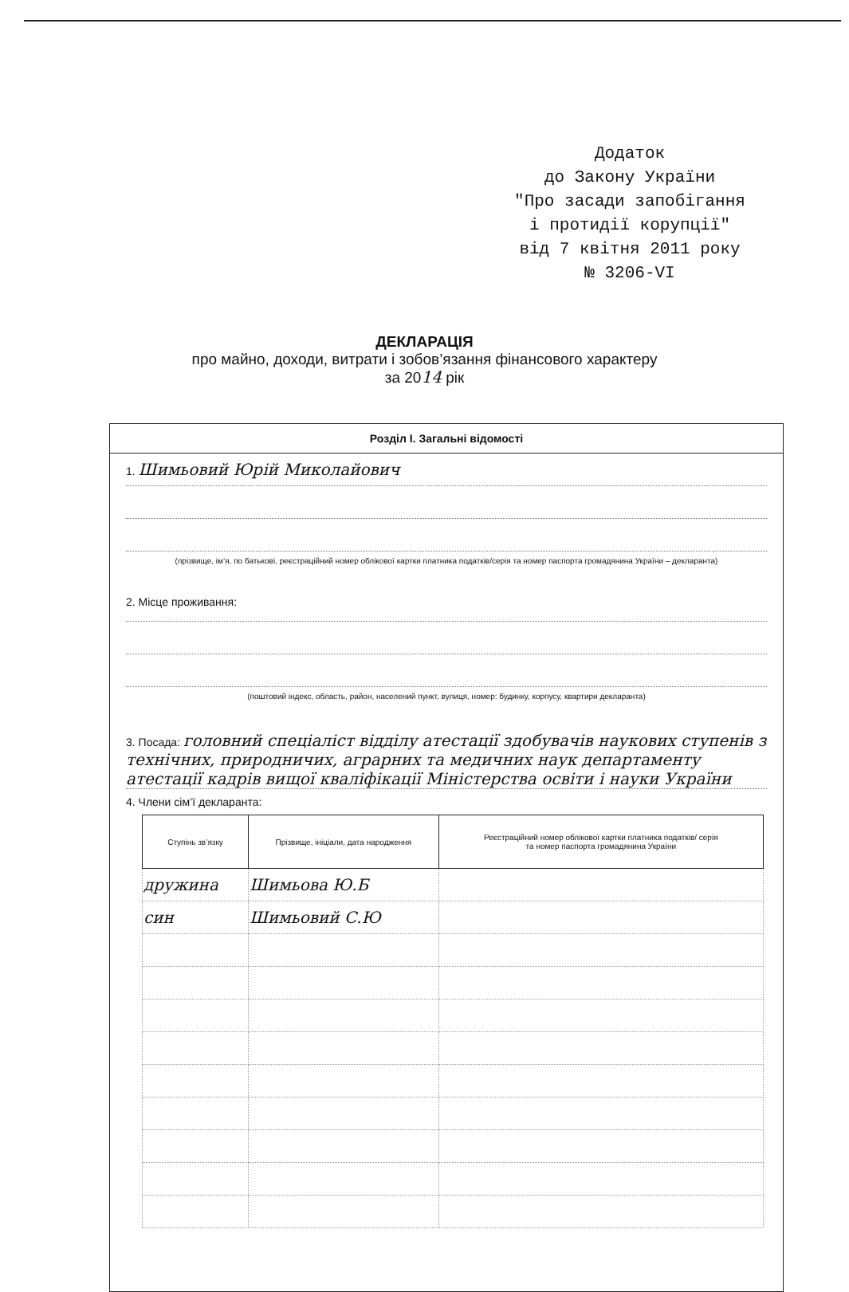Додаток
до Закону України
"Про засади запобігання
і протидії корупції"
від 7 квітня 2011 року
№ 3206-VI
ДЕКЛАРАЦІЯ
про майно, доходи, витрати і зобов’язання фінансового характеру
за 2014 рік
Розділ I. Загальні відомості
1. Шимьовий Юрій Миколайович
(прізвище, ім’я, по батькові, реєстраційний номер облікової картки платника податків/серія та номер паспорта громадянина України – декларанта)
2. Місце проживання:
(поштовий індекс, область, район, населений пункт, вулиця, номер: будинку, корпусу, квартири декларанта)
3. Посада: головний спеціаліст відділу атестації здобувачів наукових ступенів з технічних, природничих, аграрних та медичних наук департаменту атестації кадрів вищої кваліфікації Міністерства освіти і науки України
4. Члени сім’ї декларанта:
| Ступінь зв’язку | Прізвище, ініціали, дата народження | Реєстраційний номер облікової картки платника податків/ серія та номер паспорта громадянина України |
| --- | --- | --- |
| дружина | Шимьова Ю.Б | |
| син | Шимьовий С.Ю | |